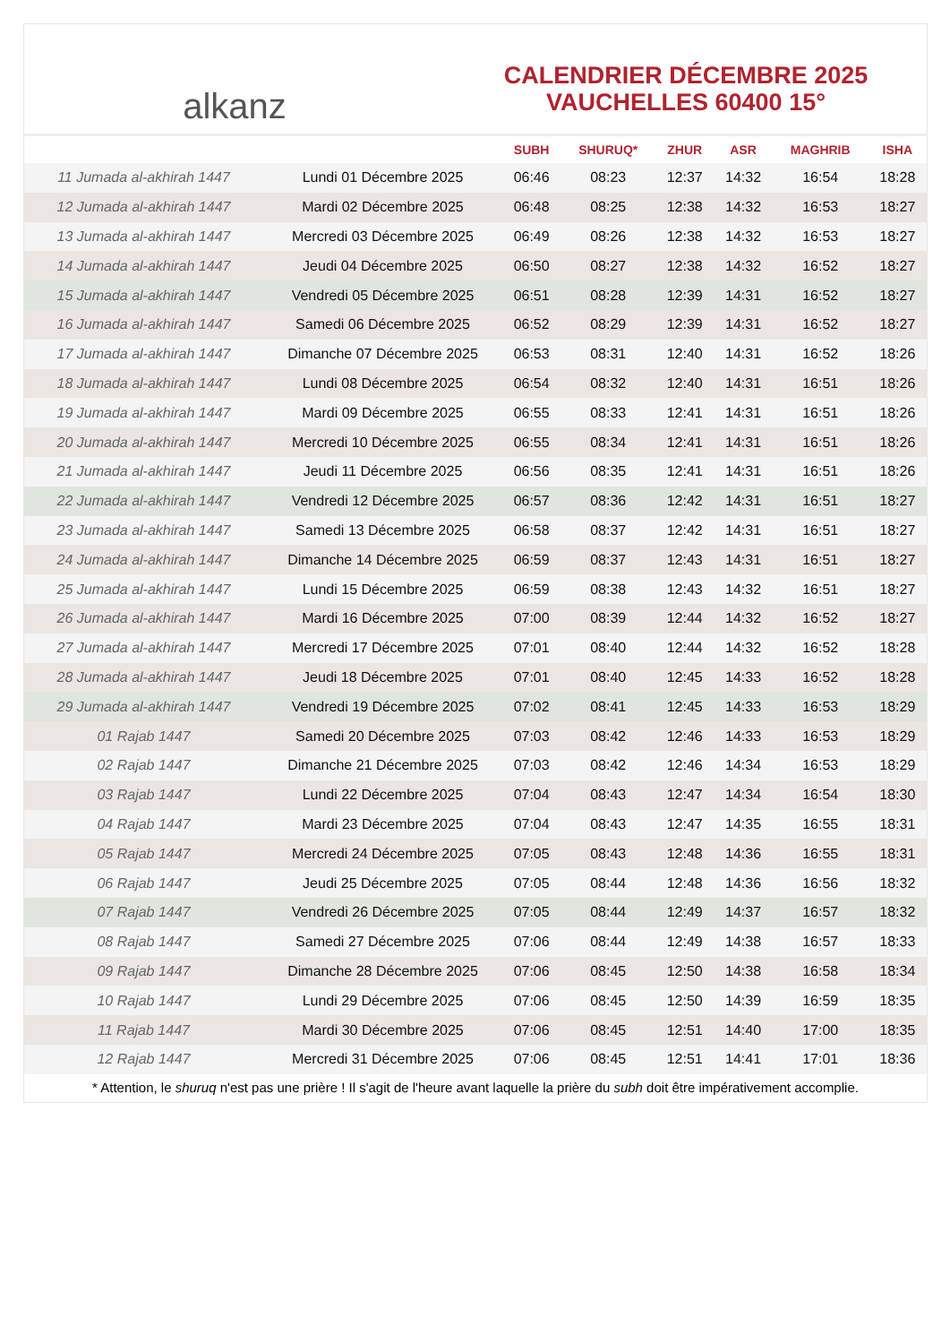alkanz
CALENDRIER DÉCEMBRE 2025
VAUCHELLES 60400 15°
| | | SUBH | SHURUQ* | ZHUR | ASR | MAGHRIB | ISHA |
| --- | --- | --- | --- | --- | --- | --- | --- |
| 11 Jumada al-akhirah 1447 | Lundi 01 Décembre 2025 | 06:46 | 08:23 | 12:37 | 14:32 | 16:54 | 18:28 |
| 12 Jumada al-akhirah 1447 | Mardi 02 Décembre 2025 | 06:48 | 08:25 | 12:38 | 14:32 | 16:53 | 18:27 |
| 13 Jumada al-akhirah 1447 | Mercredi 03 Décembre 2025 | 06:49 | 08:26 | 12:38 | 14:32 | 16:53 | 18:27 |
| 14 Jumada al-akhirah 1447 | Jeudi 04 Décembre 2025 | 06:50 | 08:27 | 12:38 | 14:32 | 16:52 | 18:27 |
| 15 Jumada al-akhirah 1447 | Vendredi 05 Décembre 2025 | 06:51 | 08:28 | 12:39 | 14:31 | 16:52 | 18:27 |
| 16 Jumada al-akhirah 1447 | Samedi 06 Décembre 2025 | 06:52 | 08:29 | 12:39 | 14:31 | 16:52 | 18:27 |
| 17 Jumada al-akhirah 1447 | Dimanche 07 Décembre 2025 | 06:53 | 08:31 | 12:40 | 14:31 | 16:52 | 18:26 |
| 18 Jumada al-akhirah 1447 | Lundi 08 Décembre 2025 | 06:54 | 08:32 | 12:40 | 14:31 | 16:51 | 18:26 |
| 19 Jumada al-akhirah 1447 | Mardi 09 Décembre 2025 | 06:55 | 08:33 | 12:41 | 14:31 | 16:51 | 18:26 |
| 20 Jumada al-akhirah 1447 | Mercredi 10 Décembre 2025 | 06:55 | 08:34 | 12:41 | 14:31 | 16:51 | 18:26 |
| 21 Jumada al-akhirah 1447 | Jeudi 11 Décembre 2025 | 06:56 | 08:35 | 12:41 | 14:31 | 16:51 | 18:26 |
| 22 Jumada al-akhirah 1447 | Vendredi 12 Décembre 2025 | 06:57 | 08:36 | 12:42 | 14:31 | 16:51 | 18:27 |
| 23 Jumada al-akhirah 1447 | Samedi 13 Décembre 2025 | 06:58 | 08:37 | 12:42 | 14:31 | 16:51 | 18:27 |
| 24 Jumada al-akhirah 1447 | Dimanche 14 Décembre 2025 | 06:59 | 08:37 | 12:43 | 14:31 | 16:51 | 18:27 |
| 25 Jumada al-akhirah 1447 | Lundi 15 Décembre 2025 | 06:59 | 08:38 | 12:43 | 14:32 | 16:51 | 18:27 |
| 26 Jumada al-akhirah 1447 | Mardi 16 Décembre 2025 | 07:00 | 08:39 | 12:44 | 14:32 | 16:52 | 18:27 |
| 27 Jumada al-akhirah 1447 | Mercredi 17 Décembre 2025 | 07:01 | 08:40 | 12:44 | 14:32 | 16:52 | 18:28 |
| 28 Jumada al-akhirah 1447 | Jeudi 18 Décembre 2025 | 07:01 | 08:40 | 12:45 | 14:33 | 16:52 | 18:28 |
| 29 Jumada al-akhirah 1447 | Vendredi 19 Décembre 2025 | 07:02 | 08:41 | 12:45 | 14:33 | 16:53 | 18:29 |
| 01 Rajab 1447 | Samedi 20 Décembre 2025 | 07:03 | 08:42 | 12:46 | 14:33 | 16:53 | 18:29 |
| 02 Rajab 1447 | Dimanche 21 Décembre 2025 | 07:03 | 08:42 | 12:46 | 14:34 | 16:53 | 18:29 |
| 03 Rajab 1447 | Lundi 22 Décembre 2025 | 07:04 | 08:43 | 12:47 | 14:34 | 16:54 | 18:30 |
| 04 Rajab 1447 | Mardi 23 Décembre 2025 | 07:04 | 08:43 | 12:47 | 14:35 | 16:55 | 18:31 |
| 05 Rajab 1447 | Mercredi 24 Décembre 2025 | 07:05 | 08:43 | 12:48 | 14:36 | 16:55 | 18:31 |
| 06 Rajab 1447 | Jeudi 25 Décembre 2025 | 07:05 | 08:44 | 12:48 | 14:36 | 16:56 | 18:32 |
| 07 Rajab 1447 | Vendredi 26 Décembre 2025 | 07:05 | 08:44 | 12:49 | 14:37 | 16:57 | 18:32 |
| 08 Rajab 1447 | Samedi 27 Décembre 2025 | 07:06 | 08:44 | 12:49 | 14:38 | 16:57 | 18:33 |
| 09 Rajab 1447 | Dimanche 28 Décembre 2025 | 07:06 | 08:45 | 12:50 | 14:38 | 16:58 | 18:34 |
| 10 Rajab 1447 | Lundi 29 Décembre 2025 | 07:06 | 08:45 | 12:50 | 14:39 | 16:59 | 18:35 |
| 11 Rajab 1447 | Mardi 30 Décembre 2025 | 07:06 | 08:45 | 12:51 | 14:40 | 17:00 | 18:35 |
| 12 Rajab 1447 | Mercredi 31 Décembre 2025 | 07:06 | 08:45 | 12:51 | 14:41 | 17:01 | 18:36 |
* Attention, le shuruq n'est pas une prière ! Il s'agit de l'heure avant laquelle la prière du subh doit être impérativement accomplie.